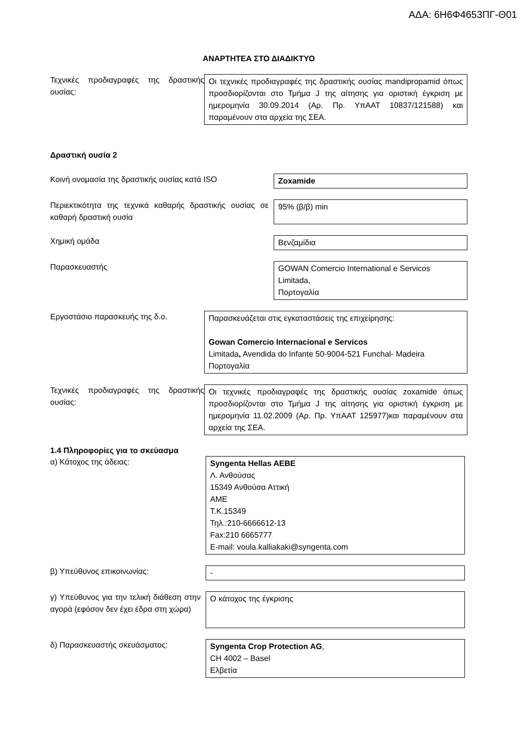ΑΔΑ: 6Η6Φ4653ΠΓ-Θ01
ΑΝΑΡΤΗΤΕΑ ΣΤΟ ΔΙΑΔΙΚΤΥΟ
Τεχνικές προδιαγραφές της δραστικής ουσίας:
Οι τεχνικές προδιαγραφές της δραστικής ουσίας mandipropamid όπως προσδιορίζονται στο Τμήμα J της αίτησης για οριστική έγκριση με ημερομηνία 30.09.2014 (Αρ. Πρ. ΥπΑΑΤ 10837/121588) και παραμένουν στα αρχεία της ΣΕΑ.
Δραστική ουσία 2
Κοινή ονομασία της δραστικής ουσίας κατά ISO Zoxamide
Περιεκτικότητα της τεχνικά καθαρής δραστικής ουσίας σε καθαρή δραστική ουσία
95% (β/β) min
Χημική ομάδα Βενζαμίδια
Παρασκευαστής GOWAN Comercio International e Servicos Limitada,
Πορτογαλία
Εργοστάσιο παρασκευής της δ.ο. Παρασκευάζεται στις εγκαταστάσεις της επιχείρησης:
Gowan Comercio Internacional e Servicos
Limitada, Avendida do Infante 50-9004-521 Funchal- Madeira Πορτογαλία
Τεχνικές προδιαγραφές της δραστικής ουσίας:
Οι τεχνικές προδιαγραφές της δραστικής ουσίας zoxamide όπως προσδιορίζονται στο Τμήμα J της αίτησης για οριστική έγκριση με ημερομηνία 11.02.2009 (Αρ. Πρ. ΥπΑΑΤ 125977)και παραμένουν στα αρχεία της ΣΕΑ.
1.4 Πληροφορίες για το σκεύασμα
α) Κάτοχος της άδειας: Syngenta Hellas AEBE
Λ. Ανθούσας
15349 Ανθούσα Αττική
ΑΜΕ
Τ.Κ.15349
Τηλ.:210-6666612-13
Fax:210 6665777
E-mail: voula.kalliakaki@syngenta.com
β) Υπεύθυνος επικοινωνίας: -
γ) Υπεύθυνος για την τελική διάθεση στην αγορά (εφόσον δεν έχει έδρα στη χώρα)
Ο κάτοχος της έγκρισης
δ) Παρασκευαστής σκευάσματος: Syngenta Crop Protection AG,
CH 4002 – Basel
Ελβετία